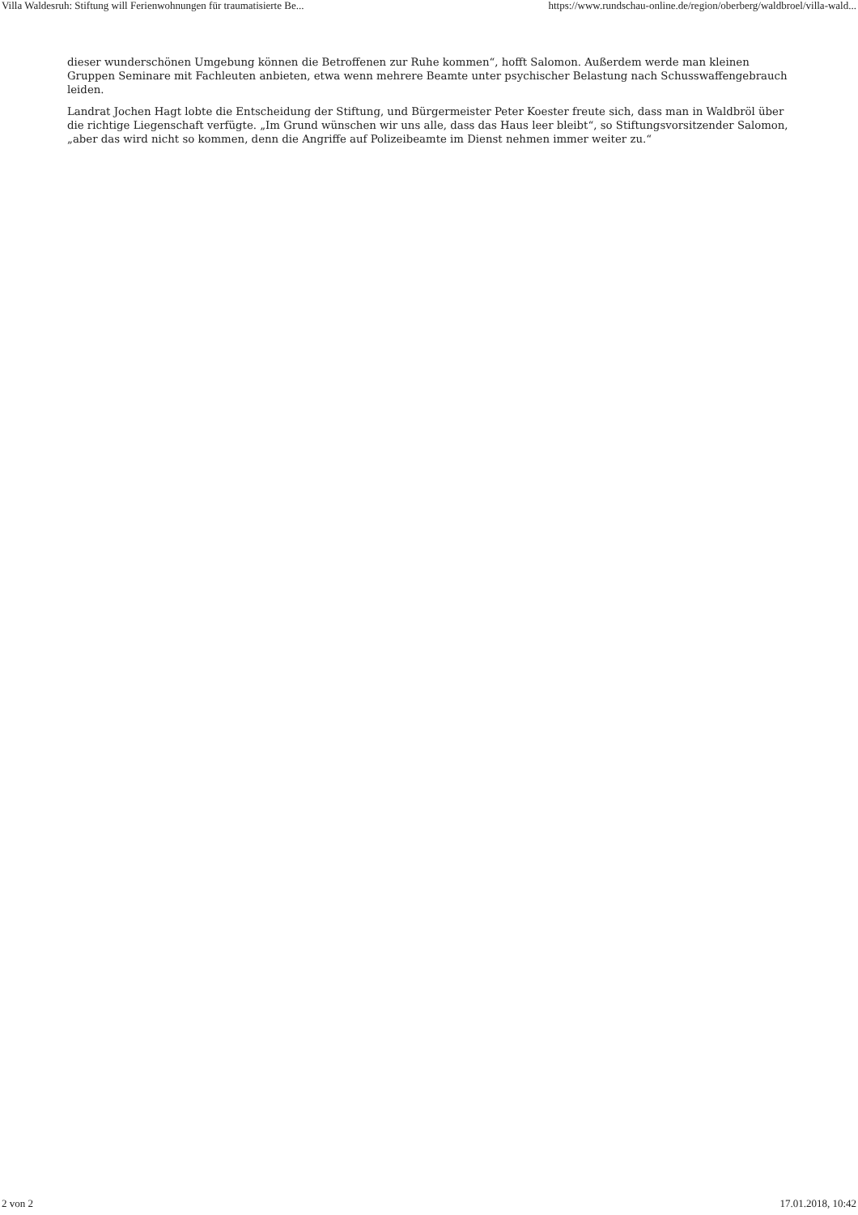Villa Waldesruh: Stiftung will Ferienwohnungen für traumatisierte Be... https://www.rundschau-online.de/region/oberberg/waldbroel/villa-wald...
dieser wunderschönen Umgebung können die Betroffenen zur Ruhe kommen“, hofft Salomon. Außerdem werde man kleinen Gruppen Seminare mit Fachleuten anbieten, etwa wenn mehrere Beamte unter psychischer Belastung nach Schusswaffengebrauch leiden.
Landrat Jochen Hagt lobte die Entscheidung der Stiftung, und Bürgermeister Peter Koester freute sich, dass man in Waldbröl über die richtige Liegenschaft verfügte. „Im Grund wünschen wir uns alle, dass das Haus leer bleibt“, so Stiftungsvorsitzender Salomon, „aber das wird nicht so kommen, denn die Angriffe auf Polizeibeamte im Dienst nehmen immer weiter zu.“
2 von 2 17.01.2018, 10:42